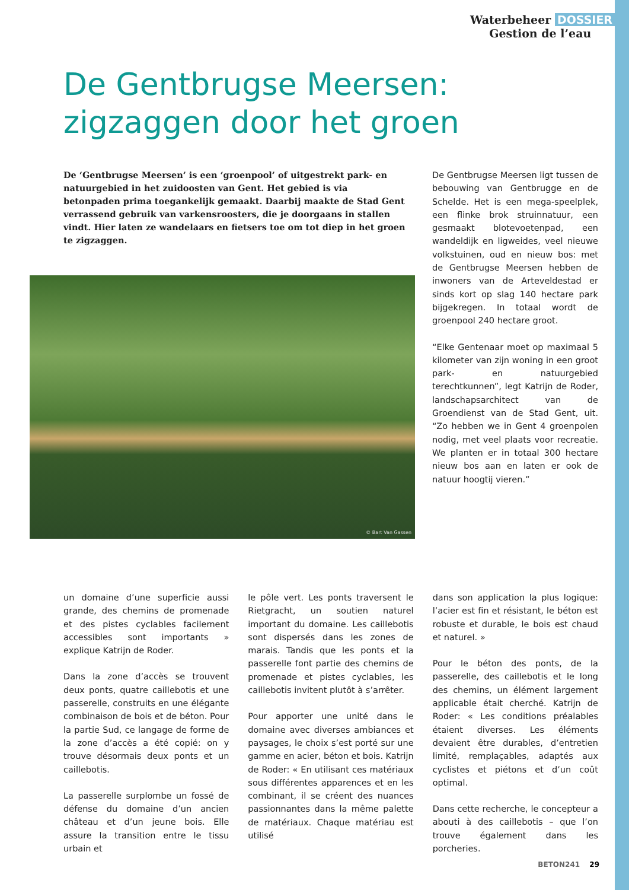Waterbeheer DOSSIER
Gestion de l’eau
De Gentbrugse Meersen:
zigzaggen door het groen
De ‘Gentbrugse Meersen’ is een ‘groenpool’ of uitgestrekt park- en natuurgebied in het zuidoosten van Gent. Het gebied is via betonpaden prima toegankelijk gemaakt. Daarbij maakte de Stad Gent verrassend gebruik van varkensroosters, die je doorgaans in stallen vindt. Hier laten ze wandelaars en fietsers toe om tot diep in het groen te zigzaggen.
© Bart Van Gassen
De Gentbrugse Meersen ligt tussen de bebouwing van Gentbrugge en de Schelde. Het is een mega-speelplek, een flinke brok struinnatuur, een gesmaakt blotevoetenpad, een wandeldijk en ligweides, veel nieuwe volkstuinen, oud en nieuw bos: met de Gentbrugse Meersen hebben de inwoners van de Arteveldestad er sinds kort op slag 140 hectare park bijgekregen. In totaal wordt de groenpool 240 hectare groot.
“Elke Gentenaar moet op maximaal 5 kilometer van zijn woning in een groot park- en natuurgebied terechtkunnen”, legt Katrijn de Roder, landschapsarchitect van de Groendienst van de Stad Gent, uit. “Zo hebben we in Gent 4 groenpolen nodig, met veel plaats voor recreatie. We planten er in totaal 300 hectare nieuw bos aan en laten er ook de natuur hoogtij vieren.”
un domaine d’une superficie aussi grande, des chemins de promenade et des pistes cyclables facilement accessibles sont importants » explique Katrijn de Roder.
Dans la zone d’accès se trouvent deux ponts, quatre caillebotis et une passerelle, construits en une élégante combinaison de bois et de béton. Pour la partie Sud, ce langage de forme de la zone d’accès a été copié: on y trouve désormais deux ponts et un caillebotis.
La passerelle surplombe un fossé de défense du domaine d’un ancien château et d’un jeune bois. Elle assure la transition entre le tissu urbain et
le pôle vert. Les ponts traversent le Rietgracht, un soutien naturel important du domaine. Les caillebotis sont dispersés dans les zones de marais. Tandis que les ponts et la passerelle font partie des chemins de promenade et pistes cyclables, les caillebotis invitent plutôt à s’arrêter.
Pour apporter une unité dans le domaine avec diverses ambiances et paysages, le choix s’est porté sur une gamme en acier, béton et bois. Katrijn de Roder: « En utilisant ces matériaux sous différentes apparences et en les combinant, il se créent des nuances passionnantes dans la même palette de matériaux. Chaque matériau est utilisé
dans son application la plus logique: l’acier est fin et résistant, le béton est robuste et durable, le bois est chaud et naturel. »
Pour le béton des ponts, de la passerelle, des caillebotis et le long des chemins, un élément largement applicable était cherché. Katrijn de Roder: « Les conditions préalables étaient diverses. Les éléments devaient être durables, d’entretien limité, remplaçables, adaptés aux cyclistes et piétons et d’un coût optimal.
Dans cette recherche, le concepteur a abouti à des caillebotis – que l’on trouve également dans les porcheries.
BETON241 29